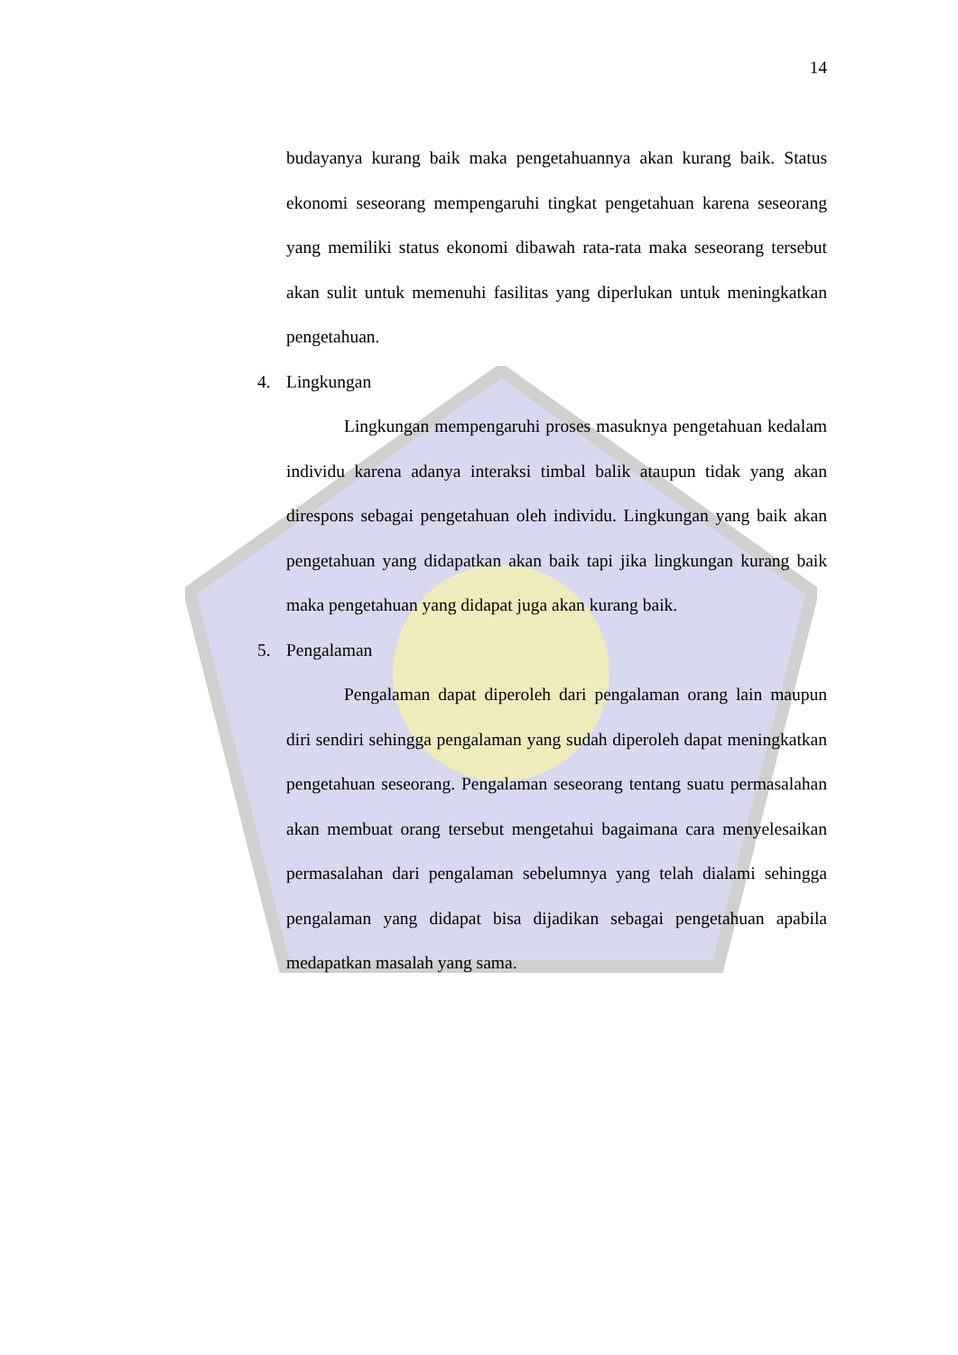14
budayanya kurang baik maka pengetahuannya akan kurang baik. Status ekonomi seseorang mempengaruhi tingkat pengetahuan karena seseorang yang memiliki status ekonomi dibawah rata-rata maka seseorang tersebut akan sulit untuk memenuhi fasilitas yang diperlukan untuk meningkatkan pengetahuan.
4. Lingkungan
Lingkungan mempengaruhi proses masuknya pengetahuan kedalam individu karena adanya interaksi timbal balik ataupun tidak yang akan direspons sebagai pengetahuan oleh individu. Lingkungan yang baik akan pengetahuan yang didapatkan akan baik tapi jika lingkungan kurang baik maka pengetahuan yang didapat juga akan kurang baik.
5. Pengalaman
Pengalaman dapat diperoleh dari pengalaman orang lain maupun diri sendiri sehingga pengalaman yang sudah diperoleh dapat meningkatkan pengetahuan seseorang. Pengalaman seseorang tentang suatu permasalahan akan membuat orang tersebut mengetahui bagaimana cara menyelesaikan permasalahan dari pengalaman sebelumnya yang telah dialami sehingga pengalaman yang didapat bisa dijadikan sebagai pengetahuan apabila medapatkan masalah yang sama.